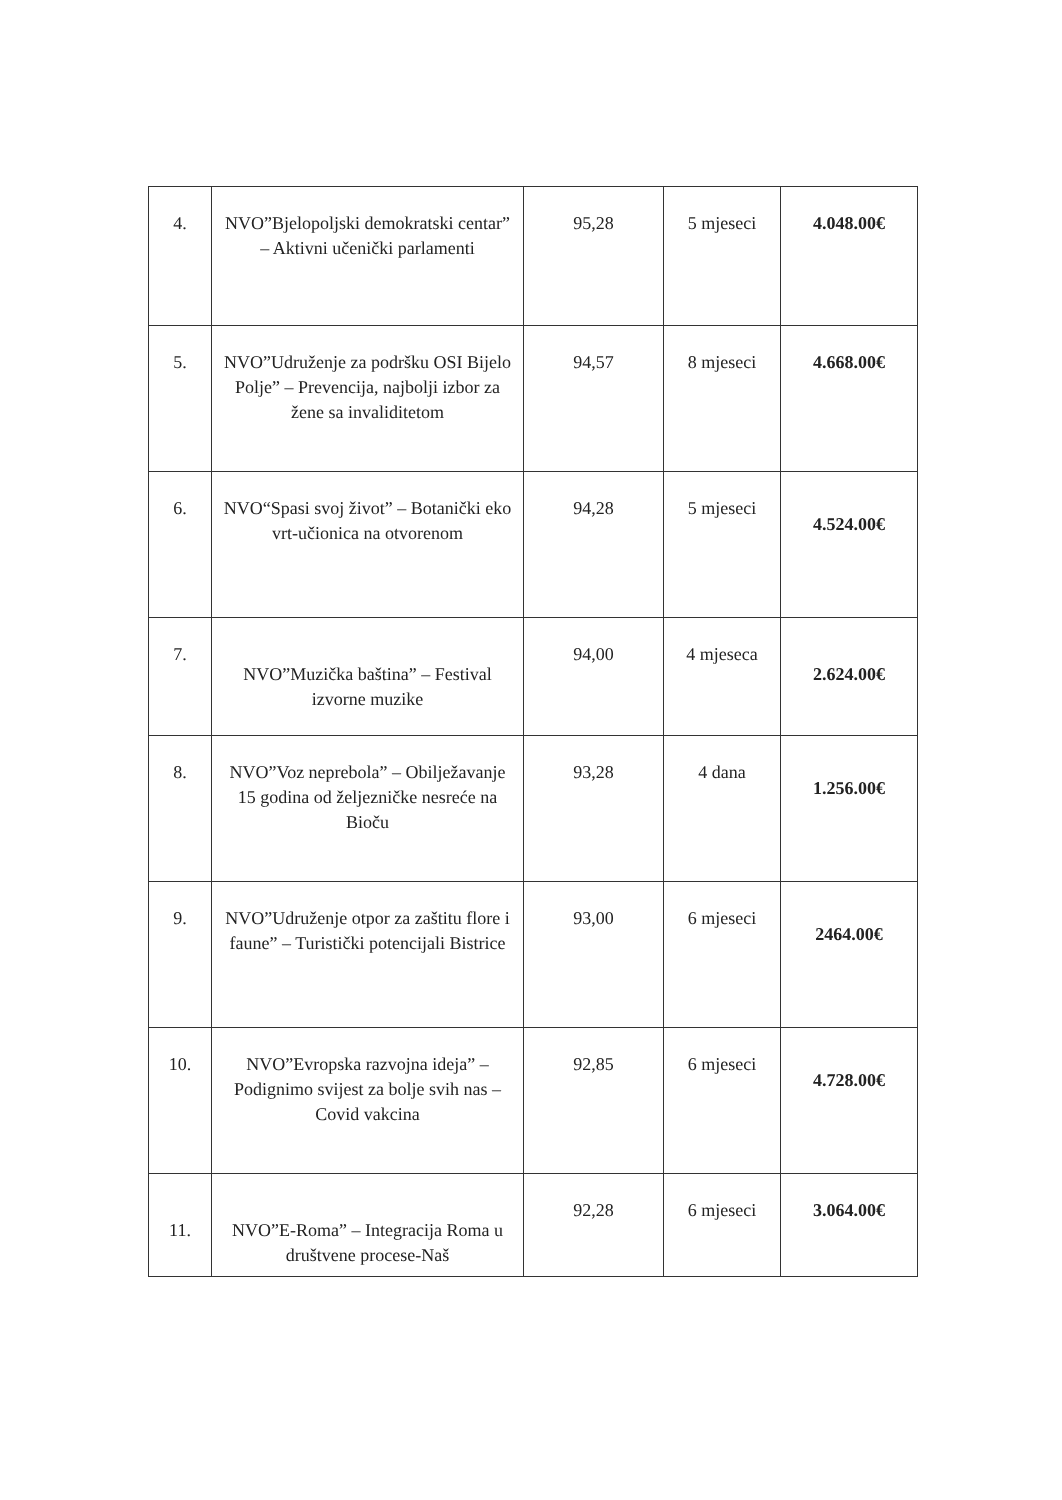| 4. | NVO”Bjelopoljski demokratski centar” – Aktivni učenički parlamenti | 95,28 | 5 mjeseci | 4.048.00€ |
| 5. | NVO”Udruženje za podršku OSI Bijelo Polje” – Prevencija, najbolji izbor za žene sa invaliditetom | 94,57 | 8 mjeseci | 4.668.00€ |
| 6. | NVO“Spasi svoj život” – Botanički eko vrt-učionica na otvorenom | 94,28 | 5 mjeseci | 4.524.00€ |
| 7. | NVO”Muzička baština” – Festival izvorne muzike | 94,00 | 4 mjeseca | 2.624.00€ |
| 8. | NVO”Voz neprebola” – Obilježavanje 15 godina od željezničke nesreće na Bioču | 93,28 | 4 dana | 1.256.00€ |
| 9. | NVO”Udruženje otpor za zaštitu flore i faune” – Turistički potencijali Bistrice | 93,00 | 6 mjeseci | 2464.00€ |
| 10. | NVO”Evropska razvojna ideja” – Podignimo svijest za bolje svih nas – Covid vakcina | 92,85 | 6 mjeseci | 4.728.00€ |
| 11. | NVO”E-Roma” – Integracija Roma u društvene procese-Naš | 92,28 | 6 mjeseci | 3.064.00€ |